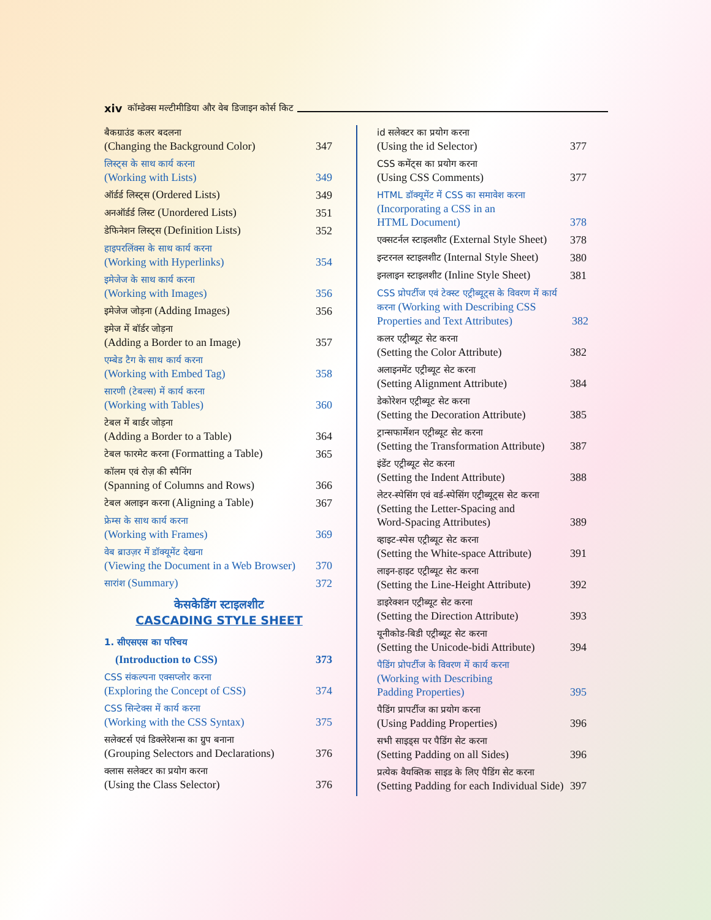xiv कॉम्डेक्स मल्टीमीडिया और वेब डिजाइन कोर्स किट
बैकग्राउंड कलर बदलना
(Changing the Background Color)
347
लिस्ट्स के साथ कार्य करना
(Working with Lists)
349
ऑर्डर्ड लिस्ट्स (Ordered Lists)
349
अनऑर्डर्ड लिस्ट (Unordered Lists)
351
डेफिनेशन लिस्ट्स (Definition Lists)
352
हाइपरलिंक्स के साथ कार्य करना
(Working with Hyperlinks)
354
इमेजेज के साथ कार्य करना
(Working with Images)
356
इमेजेज जोड़ना (Adding Images)
356
इमेज में बॉर्डर जोड़ना
(Adding a Border to an Image)
357
एम्बेड टैग के साथ कार्य करना
(Working with Embed Tag)
358
सारणी (टेबल्स) में कार्य करना
(Working with Tables)
360
टेबल में बार्डर जोड़ना
(Adding a Border to a Table)
364
टेबल फारमेट करना (Formatting a Table)
365
कॉलम एवं रोज़ की स्पैनिंग
(Spanning of Columns and Rows)
366
टेबल अलाइन करना (Aligning a Table)
367
फ्रेम्स के साथ कार्य करना
(Working with Frames)
369
वेब ब्राउज़र में डॉक्यूमेंट देखना
(Viewing the Document in a Web Browser)
370
सारांश (Summary)
372
केसकेडिंग स्टाइलशीट
CASCADING STYLE SHEET
1. सीएसएस का परिचय
(Introduction to CSS)
373
CSS संकल्पना एक्सप्लोर करना
(Exploring the Concept of CSS)
374
CSS सिन्टेक्स में कार्य करना
(Working with the CSS Syntax)
375
सलेक्टर्स एवं डिक्लेरेशन्स का ग्रुप बनाना
(Grouping Selectors and Declarations)
376
क्लास सलेक्टर का प्रयोग करना
(Using the Class Selector)
376
id सलेक्टर का प्रयोग करना
(Using the id Selector)
377
CSS कमेंट्स का प्रयोग करना
(Using CSS Comments)
377
HTML डॉक्यूमेंट में CSS का समावेश करना
(Incorporating a CSS in an
HTML Document)
378
एक्सटर्नल स्टाइलशीट (External Style Sheet)
378
इन्टरनल स्टाइलशीट (Internal Style Sheet)
380
इनलाइन स्टाइलशीट (Inline Style Sheet)
381
CSS प्रोपर्टीज एवं टेक्स्ट एट्रीब्यूट्स के विवरण में कार्य करना (Working with Describing CSS Properties and Text Attributes)
382
कलर एट्रीब्यूट सेट करना
(Setting the Color Attribute)
382
अलाइनमेंट एट्रीब्यूट सेट करना
(Setting Alignment Attribute)
384
डेकोरेशन एट्रीब्यूट सेट करना
(Setting the Decoration Attribute)
385
ट्रान्सफार्मेशन एट्रीब्यूट सेट करना
(Setting the Transformation Attribute)
387
इंडेंट एट्रीब्यूट सेट करना
(Setting the Indent Attribute)
388
लेटर-स्पेसिंग एवं वर्ड-स्पेसिंग एट्रीब्यूट्स सेट करना
(Setting the Letter-Spacing and
Word-Spacing Attributes)
389
व्हाइट-स्पेस एट्रीब्यूट सेट करना
(Setting the White-space Attribute)
391
लाइन-हाइट एट्रीब्यूट सेट करना
(Setting the Line-Height Attribute)
392
डाइरेक्शन एट्रीब्यूट सेट करना
(Setting the Direction Attribute)
393
यूनीकोड-बिडी एट्रीब्यूट सेट करना
(Setting the Unicode-bidi Attribute)
394
पैडिंग प्रोपर्टीज के विवरण में कार्य करना
(Working with Describing
Padding Properties)
395
पैडिंग प्रापर्टीज का प्रयोग करना
(Using Padding Properties)
396
सभी साइड्स पर पैडिंग सेट करना
(Setting Padding on all Sides)
396
प्रत्येक वैयक्तिक साइड के लिए पैडिंग सेट करना
(Setting Padding for each Individual Side)
397